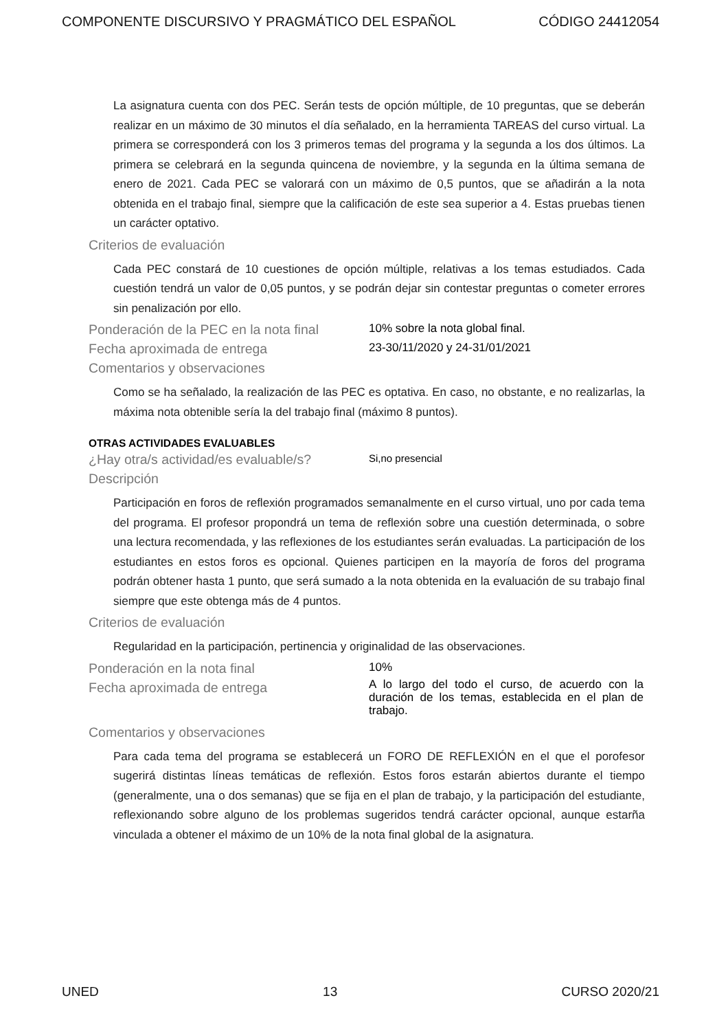COMPONENTE DISCURSIVO Y PRAGMÁTICO DEL ESPAÑOL CÓDIGO 24412054
La asignatura cuenta con dos PEC. Serán tests de opción múltiple, de 10 preguntas, que se deberán realizar en un máximo de 30 minutos el día señalado, en la herramienta TAREAS del curso virtual. La primera se corresponderá con los 3 primeros temas del programa y la segunda a los dos últimos. La primera se celebrará en la segunda quincena de noviembre, y la segunda en la última semana de enero de 2021. Cada PEC se valorará con un máximo de 0,5 puntos, que se añadirán a la nota obtenida en el trabajo final, siempre que la calificación de este sea superior a 4. Estas pruebas tienen un carácter optativo.
Criterios de evaluación
Cada PEC constará de 10 cuestiones de opción múltiple, relativas a los temas estudiados. Cada cuestión tendrá un valor de 0,05 puntos, y se podrán dejar sin contestar preguntas o cometer errores sin penalización por ello.
Ponderación de la PEC en la nota final
10% sobre la nota global final.
Fecha aproximada de entrega
23-30/11/2020 y 24-31/01/2021
Comentarios y observaciones
Como se ha señalado, la realización de las PEC es optativa. En caso, no obstante, e no realizarlas, la máxima nota obtenible sería la del trabajo final (máximo 8 puntos).
OTRAS ACTIVIDADES EVALUABLES
¿Hay otra/s actividad/es evaluable/s?
Si,no presencial
Descripción
Participación en foros de reflexión programados semanalmente en el curso virtual, uno por cada tema del programa. El profesor propondrá un tema de reflexión sobre una cuestión determinada, o sobre una lectura recomendada, y las reflexiones de los estudiantes serán evaluadas. La participación de los estudiantes en estos foros es opcional. Quienes participen en la mayoría de foros del programa podrán obtener hasta 1 punto, que será sumado a la nota obtenida en la evaluación de su trabajo final siempre que este obtenga más de 4 puntos.
Criterios de evaluación
Regularidad en la participación, pertinencia y originalidad de las observaciones.
Ponderación en la nota final
10%
Fecha aproximada de entrega
A lo largo del todo el curso, de acuerdo con la duración de los temas, establecida en el plan de trabajo.
Comentarios y observaciones
Para cada tema del programa se establecerá un FORO DE REFLEXIÓN en el que el porofesor sugerirá distintas líneas temáticas de reflexión. Estos foros estarán abiertos durante el tiempo (generalmente, una o dos semanas) que se fija en el plan de trabajo, y la participación del estudiante, reflexionando sobre alguno de los problemas sugeridos tendrá carácter opcional, aunque estarña vinculada a obtener el máximo de un 10% de la nota final global de la asignatura.
UNED 13 CURSO 2020/21